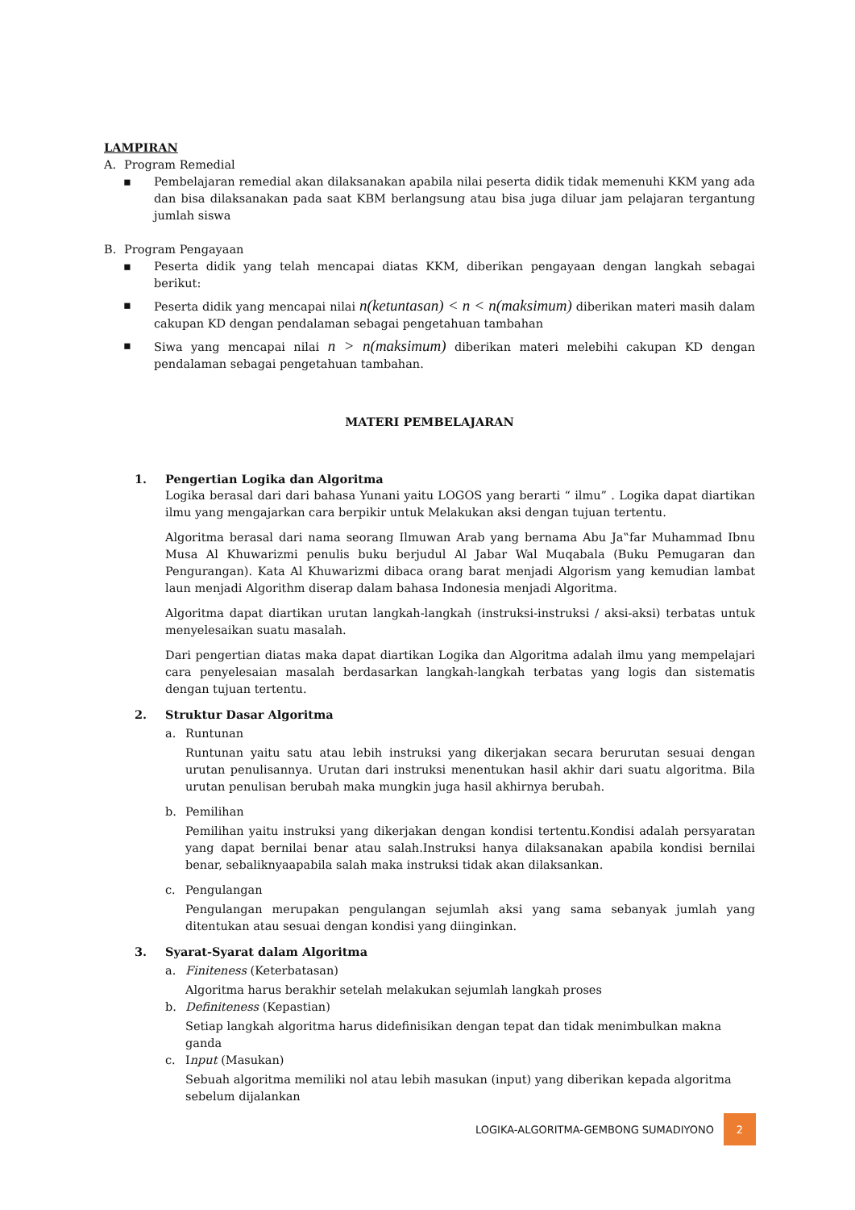LAMPIRAN
A. Program Remedial
▪ Pembelajaran remedial akan dilaksanakan apabila nilai peserta didik tidak memenuhi KKM yang ada dan bisa dilaksanakan pada saat KBM berlangsung atau bisa juga diluar jam pelajaran tergantung jumlah siswa
B. Program Pengayaan
▪ Peserta didik yang telah mencapai diatas KKM, diberikan pengayaan dengan langkah sebagai berikut:
▪ Peserta didik yang mencapai nilai n(ketuntasan) < n < n(maksimum) diberikan materi masih dalam cakupan KD dengan pendalaman sebagai pengetahuan tambahan
▪ Siwa yang mencapai nilai n > n(maksimum) diberikan materi melebihi cakupan KD dengan pendalaman sebagai pengetahuan tambahan.
MATERI PEMBELAJARAN
1. Pengertian Logika dan Algoritma
Logika berasal dari dari bahasa Yunani yaitu LOGOS yang berarti “ ilmu” . Logika dapat diartikan ilmu yang mengajarkan cara berpikir untuk Melakukan aksi dengan tujuan tertentu.
Algoritma berasal dari nama seorang Ilmuwan Arab yang bernama Abu Ja‟far Muhammad Ibnu Musa Al Khuwarizmi penulis buku berjudul Al Jabar Wal Muqabala (Buku Pemugaran dan Pengurangan). Kata Al Khuwarizmi dibaca orang barat menjadi Algorism yang kemudian lambat laun menjadi Algorithm diserap dalam bahasa Indonesia menjadi Algoritma.
Algoritma dapat diartikan urutan langkah-langkah (instruksi-instruksi / aksi-aksi) terbatas untuk menyelesaikan suatu masalah.
Dari pengertian diatas maka dapat diartikan Logika dan Algoritma adalah ilmu yang mempelajari cara penyelesaian masalah berdasarkan langkah-langkah terbatas yang logis dan sistematis dengan tujuan tertentu.
2. Struktur Dasar Algoritma
a. Runtunan
Runtunan yaitu satu atau lebih instruksi yang dikerjakan secara berurutan sesuai dengan urutan penulisannya. Urutan dari instruksi menentukan hasil akhir dari suatu algoritma. Bila urutan penulisan berubah maka mungkin juga hasil akhirnya berubah.
b. Pemilihan
Pemilihan yaitu instruksi yang dikerjakan dengan kondisi tertentu.Kondisi adalah persyaratan yang dapat bernilai benar atau salah.Instruksi hanya dilaksanakan apabila kondisi bernilai benar, sebaliknyaapabila salah maka instruksi tidak akan dilaksankan.
c. Pengulangan
Pengulangan merupakan pengulangan sejumlah aksi yang sama sebanyak jumlah yang ditentukan atau sesuai dengan kondisi yang diinginkan.
3. Syarat-Syarat dalam Algoritma
a. Finiteness (Keterbatasan)
Algoritma harus berakhir setelah melakukan sejumlah langkah proses
b. Definiteness (Kepastian)
Setiap langkah algoritma harus didefinisikan dengan tepat dan tidak menimbulkan makna ganda
c. Input (Masukan)
Sebuah algoritma memiliki nol atau lebih masukan (input) yang diberikan kepada algoritma sebelum dijalankan
LOGIKA-ALGORITMA-GEMBONG SUMADIYONO 2